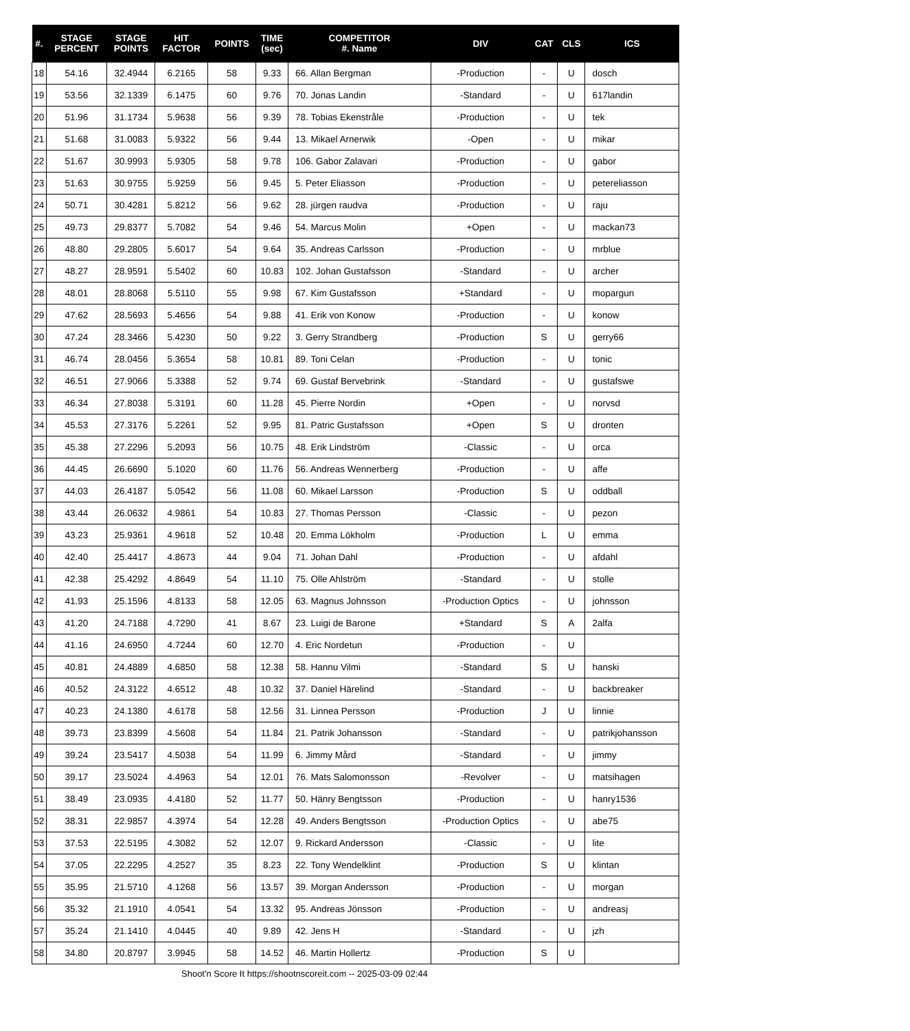| #. | STAGE PERCENT | STAGE POINTS | HIT FACTOR | POINTS | TIME (sec) | COMPETITOR #. Name | DIV | CAT | CLS | ICS |
| --- | --- | --- | --- | --- | --- | --- | --- | --- | --- | --- |
| 18 | 54.16 | 32.4944 | 6.2165 | 58 | 9.33 | 66. Allan Bergman | -Production | - | U | dosch |
| 19 | 53.56 | 32.1339 | 6.1475 | 60 | 9.76 | 70. Jonas Landin | -Standard | - | U | 617landin |
| 20 | 51.96 | 31.1734 | 5.9638 | 56 | 9.39 | 78. Tobias Ekenstråle | -Production | - | U | tek |
| 21 | 51.68 | 31.0083 | 5.9322 | 56 | 9.44 | 13. Mikael Arnerwik | -Open | - | U | mikar |
| 22 | 51.67 | 30.9993 | 5.9305 | 58 | 9.78 | 106. Gabor Zalavari | -Production | - | U | gabor |
| 23 | 51.63 | 30.9755 | 5.9259 | 56 | 9.45 | 5. Peter Eliasson | -Production | - | U | petereliasson |
| 24 | 50.71 | 30.4281 | 5.8212 | 56 | 9.62 | 28. jürgen raudva | -Production | - | U | raju |
| 25 | 49.73 | 29.8377 | 5.7082 | 54 | 9.46 | 54. Marcus Molin | +Open | - | U | mackan73 |
| 26 | 48.80 | 29.2805 | 5.6017 | 54 | 9.64 | 35. Andreas Carlsson | -Production | - | U | mrblue |
| 27 | 48.27 | 28.9591 | 5.5402 | 60 | 10.83 | 102. Johan Gustafsson | -Standard | - | U | archer |
| 28 | 48.01 | 28.8068 | 5.5110 | 55 | 9.98 | 67. Kim Gustafsson | +Standard | - | U | mopargun |
| 29 | 47.62 | 28.5693 | 5.4656 | 54 | 9.88 | 41. Erik von Konow | -Production | - | U | konow |
| 30 | 47.24 | 28.3466 | 5.4230 | 50 | 9.22 | 3. Gerry Strandberg | -Production | S | U | gerry66 |
| 31 | 46.74 | 28.0456 | 5.3654 | 58 | 10.81 | 89. Toni Celan | -Production | - | U | tonic |
| 32 | 46.51 | 27.9066 | 5.3388 | 52 | 9.74 | 69. Gustaf Bervebrink | -Standard | - | U | gustafswe |
| 33 | 46.34 | 27.8038 | 5.3191 | 60 | 11.28 | 45. Pierre Nordin | +Open | - | U | norvsd |
| 34 | 45.53 | 27.3176 | 5.2261 | 52 | 9.95 | 81. Patric Gustafsson | +Open | S | U | dronten |
| 35 | 45.38 | 27.2296 | 5.2093 | 56 | 10.75 | 48. Erik Lindström | -Classic | - | U | orca |
| 36 | 44.45 | 26.6690 | 5.1020 | 60 | 11.76 | 56. Andreas Wennerberg | -Production | - | U | affe |
| 37 | 44.03 | 26.4187 | 5.0542 | 56 | 11.08 | 60. Mikael Larsson | -Production | S | U | oddball |
| 38 | 43.44 | 26.0632 | 4.9861 | 54 | 10.83 | 27. Thomas Persson | -Classic | - | U | pezon |
| 39 | 43.23 | 25.9361 | 4.9618 | 52 | 10.48 | 20. Emma Lökholm | -Production | L | U | emma |
| 40 | 42.40 | 25.4417 | 4.8673 | 44 | 9.04 | 71. Johan Dahl | -Production | - | U | afdahl |
| 41 | 42.38 | 25.4292 | 4.8649 | 54 | 11.10 | 75. Olle Ahlström | -Standard | - | U | stolle |
| 42 | 41.93 | 25.1596 | 4.8133 | 58 | 12.05 | 63. Magnus Johnsson | -Production Optics | - | U | johnsson |
| 43 | 41.20 | 24.7188 | 4.7290 | 41 | 8.67 | 23. Luigi de Barone | +Standard | S | A | 2alfa |
| 44 | 41.16 | 24.6950 | 4.7244 | 60 | 12.70 | 4. Eric Nordetun | -Production | - | U | |
| 45 | 40.81 | 24.4889 | 4.6850 | 58 | 12.38 | 58. Hannu Vilmi | -Standard | S | U | hanski |
| 46 | 40.52 | 24.3122 | 4.6512 | 48 | 10.32 | 37. Daniel Härelind | -Standard | - | U | backbreaker |
| 47 | 40.23 | 24.1380 | 4.6178 | 58 | 12.56 | 31. Linnea Persson | -Production | J | U | linnie |
| 48 | 39.73 | 23.8399 | 4.5608 | 54 | 11.84 | 21. Patrik Johansson | -Standard | - | U | patrikjohansson |
| 49 | 39.24 | 23.5417 | 4.5038 | 54 | 11.99 | 6. Jimmy Mård | -Standard | - | U | jimmy |
| 50 | 39.17 | 23.5024 | 4.4963 | 54 | 12.01 | 76. Mats Salomonsson | -Revolver | - | U | matsihagen |
| 51 | 38.49 | 23.0935 | 4.4180 | 52 | 11.77 | 50. Hänry Bengtsson | -Production | - | U | hanry1536 |
| 52 | 38.31 | 22.9857 | 4.3974 | 54 | 12.28 | 49. Anders Bengtsson | -Production Optics | - | U | abe75 |
| 53 | 37.53 | 22.5195 | 4.3082 | 52 | 12.07 | 9. Rickard Andersson | -Classic | - | U | lite |
| 54 | 37.05 | 22.2295 | 4.2527 | 35 | 8.23 | 22. Tony Wendelklint | -Production | S | U | klintan |
| 55 | 35.95 | 21.5710 | 4.1268 | 56 | 13.57 | 39. Morgan Andersson | -Production | - | U | morgan |
| 56 | 35.32 | 21.1910 | 4.0541 | 54 | 13.32 | 95. Andreas Jönsson | -Production | - | U | andreasj |
| 57 | 35.24 | 21.1410 | 4.0445 | 40 | 9.89 | 42. Jens H | -Standard | - | U | jzh |
| 58 | 34.80 | 20.8797 | 3.9945 | 58 | 14.52 | 46. Martin Hollertz | -Production | S | U | |
Shoot'n Score It https://shootnscoreit.com -- 2025-03-09 02:44